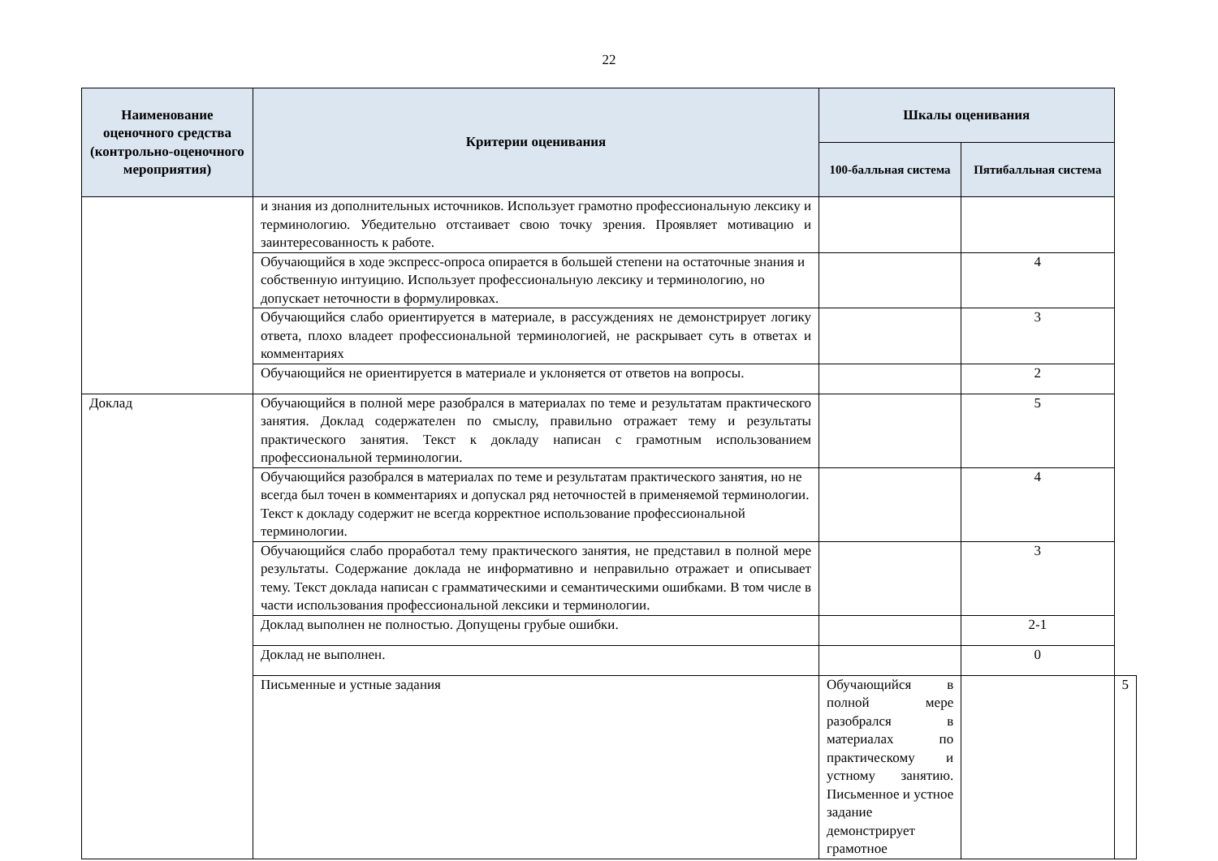22
| Наименование оценочного средства (контрольно-оценочного мероприятия) | Критерии оценивания | Шкалы оценивания | | |
| --- | --- | --- | --- | --- |
| | | 100-балльная система | Пятибалльная система | |
| | и знания из дополнительных источников. Использует грамотно профессиональную лексику и терминологию. Убедительно отстаивает свою точку зрения. Проявляет мотивацию и заинтересованность к работе. | | | |
| | Обучающийся в ходе экспресс-опроса опирается в большей степени на остаточные знания и собственную интуицию. Использует профессиональную лексику и терминологию, но допускает неточности в формулировках. | | 4 | |
| | Обучающийся слабо ориентируется в материале, в рассуждениях не демонстрирует логику ответа, плохо владеет профессиональной терминологией, не раскрывает суть в ответах и комментариях | | 3 | |
| | Обучающийся не ориентируется в материале и уклоняется от ответов на вопросы. | | 2 | |
| Доклад | Обучающийся в полной мере разобрался в материалах по теме и результатам практического занятия. Доклад содержателен по смыслу, правильно отражает тему и результаты практического занятия. Текст к докладу написан с грамотным использованием профессиональной терминологии. | | 5 | |
| | Обучающийся разобрался в материалах по теме и результатам практического занятия, но не всегда был точен в комментариях и допускал ряд неточностей в применяемой терминологии. Текст к докладу содержит не всегда корректное использование профессиональной терминологии. | | 4 | |
| | Обучающийся слабо проработал тему практического занятия, не представил в полной мере результаты. Содержание доклада не информативно и неправильно отражает и описывает тему. Текст доклада написан с грамматическими и семантическими ошибками. В том числе в части использования профессиональной лексики и терминологии. | | 3 | |
| | Доклад выполнен не полностью. Допущены грубые ошибки. | | 2-1 | |
| | Доклад не выполнен. | | 0 | |
| | Письменные и устные задания | Обучающийся в полной мере разобрался в материалах по практическому и устному занятию. Письменное и устное задание демонстрирует грамотное | | 5 |